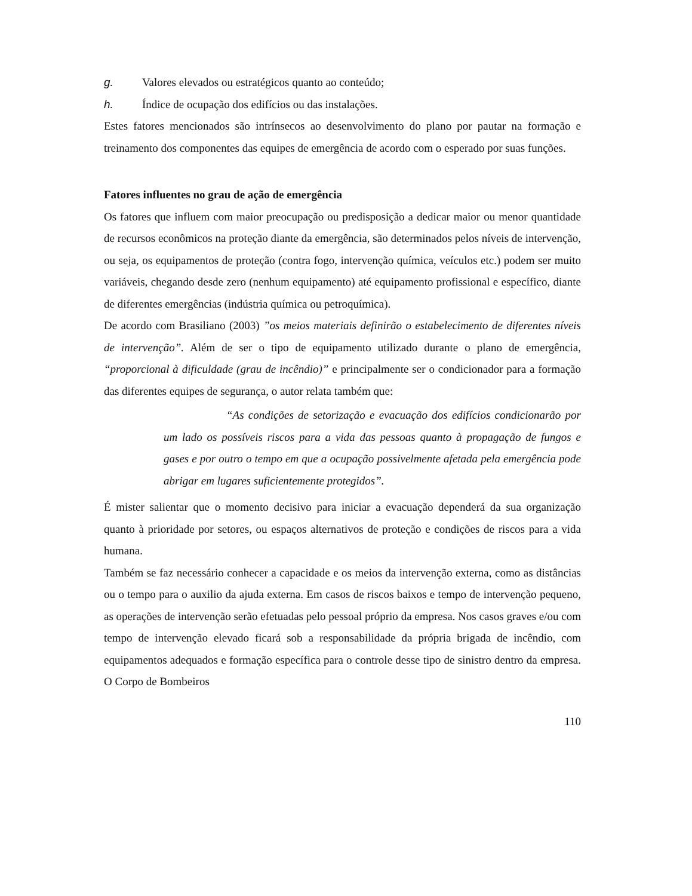g. Valores elevados ou estratégicos quanto ao conteúdo;
h. Índice de ocupação dos edifícios ou das instalações.
Estes fatores mencionados são intrínsecos ao desenvolvimento do plano por pautar na formação e treinamento dos componentes das equipes de emergência de acordo com o esperado por suas funções.
Fatores influentes no grau de ação de emergência
Os fatores que influem com maior preocupação ou predisposição a dedicar maior ou menor quantidade de recursos econômicos na proteção diante da emergência, são determinados pelos níveis de intervenção, ou seja, os equipamentos de proteção (contra fogo, intervenção química, veículos etc.) podem ser muito variáveis, chegando desde zero (nenhum equipamento) até equipamento profissional e específico, diante de diferentes emergências (indústria química ou petroquímica).
De acordo com Brasiliano (2003) ”os meios materiais definirão o estabelecimento de diferentes níveis de intervenção”. Além de ser o tipo de equipamento utilizado durante o plano de emergência, “proporcional à dificuldade (grau de incêndio)” e principalmente ser o condicionador para a formação das diferentes equipes de segurança, o autor relata também que:
“As condições de setorização e evacuação dos edifícios condicionarão por um lado os possíveis riscos para a vida das pessoas quanto à propagação de fungos e gases e por outro o tempo em que a ocupação possivelmente afetada pela emergência pode abrigar em lugares suficientemente protegidos”.
É mister salientar que o momento decisivo para iniciar a evacuação dependerá da sua organização quanto à prioridade por setores, ou espaços alternativos de proteção e condições de riscos para a vida humana.
Também se faz necessário conhecer a capacidade e os meios da intervenção externa, como as distâncias ou o tempo para o auxilio da ajuda externa. Em casos de riscos baixos e tempo de intervenção pequeno, as operações de intervenção serão efetuadas pelo pessoal próprio da empresa. Nos casos graves e/ou com tempo de intervenção elevado ficará sob a responsabilidade da própria brigada de incêndio, com equipamentos adequados e formação específica para o controle desse tipo de sinistro dentro da empresa. O Corpo de Bombeiros
110